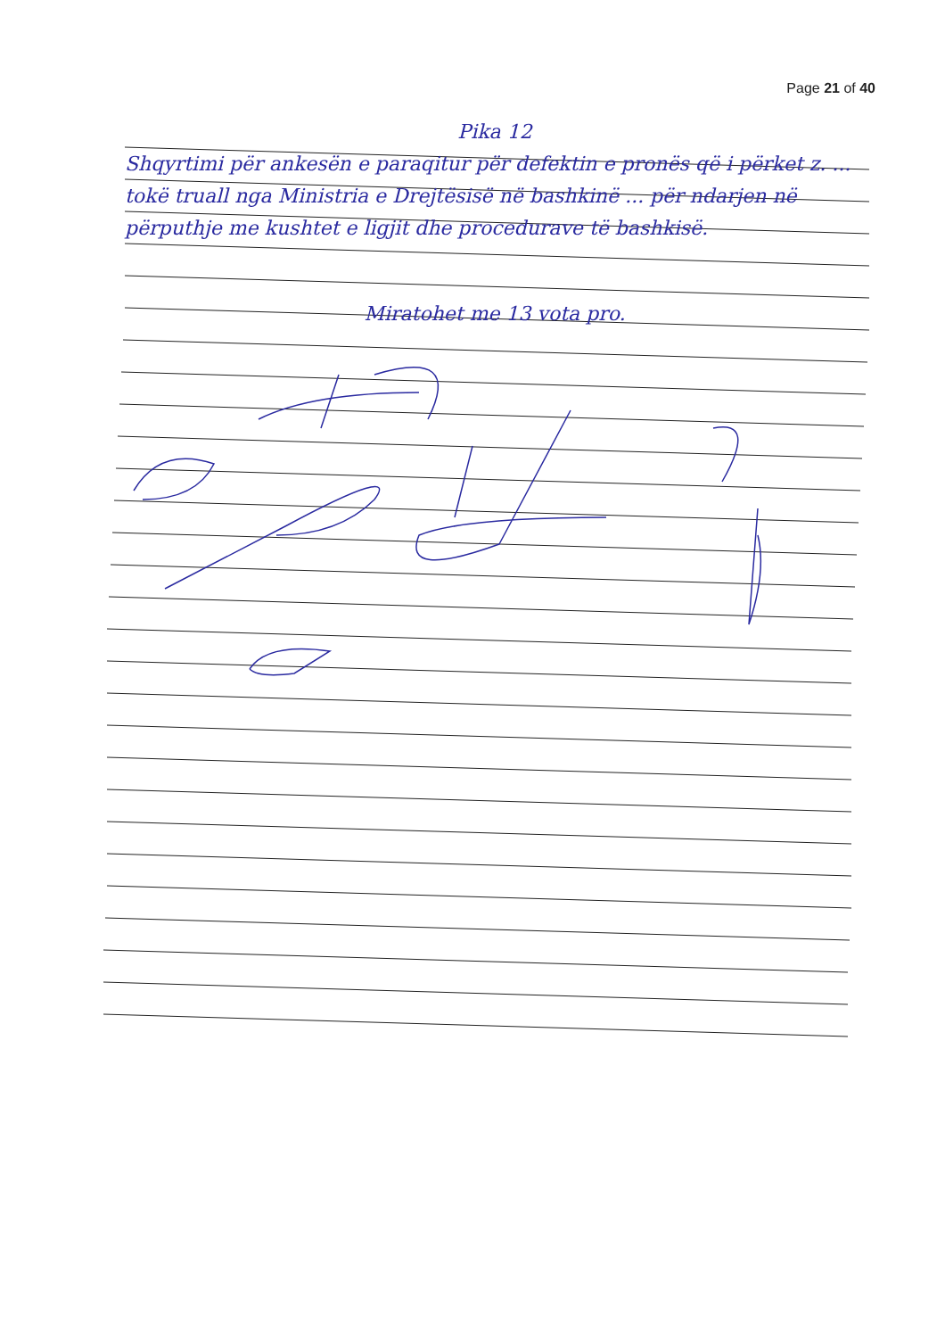Page 21 of 40
Pika 12
Shqyrtimi për ankesën e paraqitur për defektin e pronës që i përket z. ... tokë truall nga Ministria e Drejtësisë në bashkinë ... për ndarjen në përputhje me kushtet e ligjit dhe procedurave të bashkisë.
Miratohet me 13 vota pro.